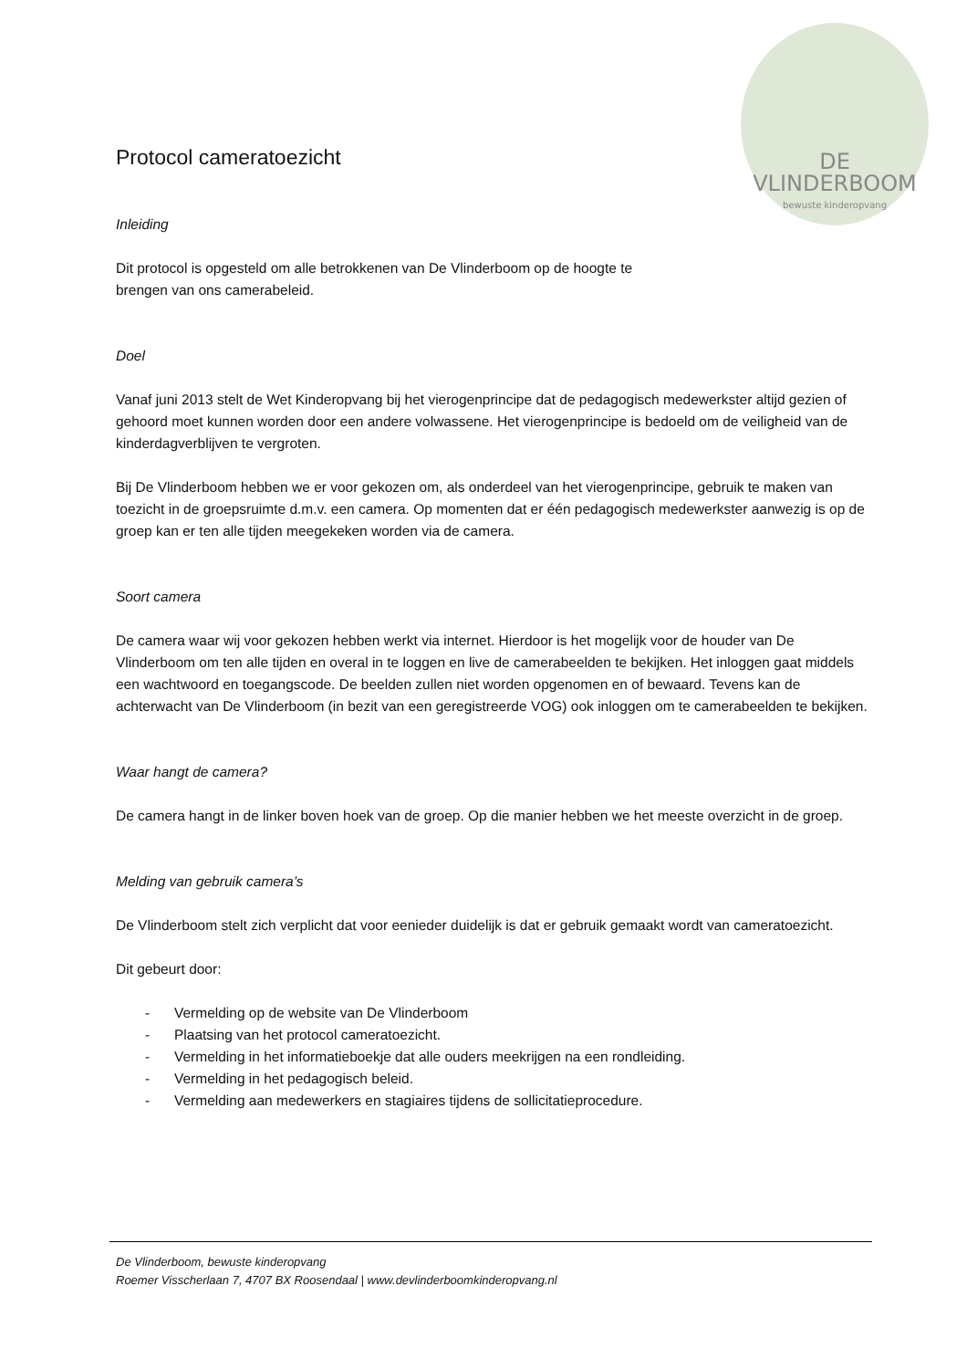DE VLINDERBOOM
bewuste kinderopvang
Protocol cameratoezicht
Inleiding
Dit protocol is opgesteld om alle betrokkenen van De Vlinderboom op de hoogte te
brengen van ons camerabeleid.
Doel
Vanaf juni 2013 stelt de Wet Kinderopvang bij het vierogenprincipe dat de pedagogisch medewerkster altijd gezien of gehoord moet kunnen worden door een andere volwassene. Het vierogenprincipe is bedoeld om de veiligheid van de kinderdagverblijven te vergroten.
Bij De Vlinderboom hebben we er voor gekozen om, als onderdeel van het vierogenprincipe, gebruik te maken van toezicht in de groepsruimte d.m.v. een camera. Op momenten dat er één pedagogisch medewerkster aanwezig is op de groep kan er ten alle tijden meegekeken worden via de camera.
Soort camera
De camera waar wij voor gekozen hebben werkt via internet. Hierdoor is het mogelijk voor de houder van De Vlinderboom om ten alle tijden en overal in te loggen en live de camerabeelden te bekijken. Het inloggen gaat middels een wachtwoord en toegangscode. De beelden zullen niet worden opgenomen en of bewaard. Tevens kan de achterwacht van De Vlinderboom (in bezit van een geregistreerde VOG) ook inloggen om te camerabeelden te bekijken.
Waar hangt de camera?
De camera hangt in de linker boven hoek van de groep. Op die manier hebben we het meeste overzicht in de groep.
Melding van gebruik camera’s
De Vlinderboom stelt zich verplicht dat voor eenieder duidelijk is dat er gebruik gemaakt wordt van cameratoezicht.
Dit gebeurt door:
- Vermelding op de website van De Vlinderboom
- Plaatsing van het protocol cameratoezicht.
- Vermelding in het informatieboekje dat alle ouders meekrijgen na een rondleiding.
- Vermelding in het pedagogisch beleid.
- Vermelding aan medewerkers en stagiaires tijdens de sollicitatieprocedure.
De Vlinderboom, bewuste kinderopvang
Roemer Visscherlaan 7, 4707 BX Roosendaal | www.devlinderboomkinderopvang.nl